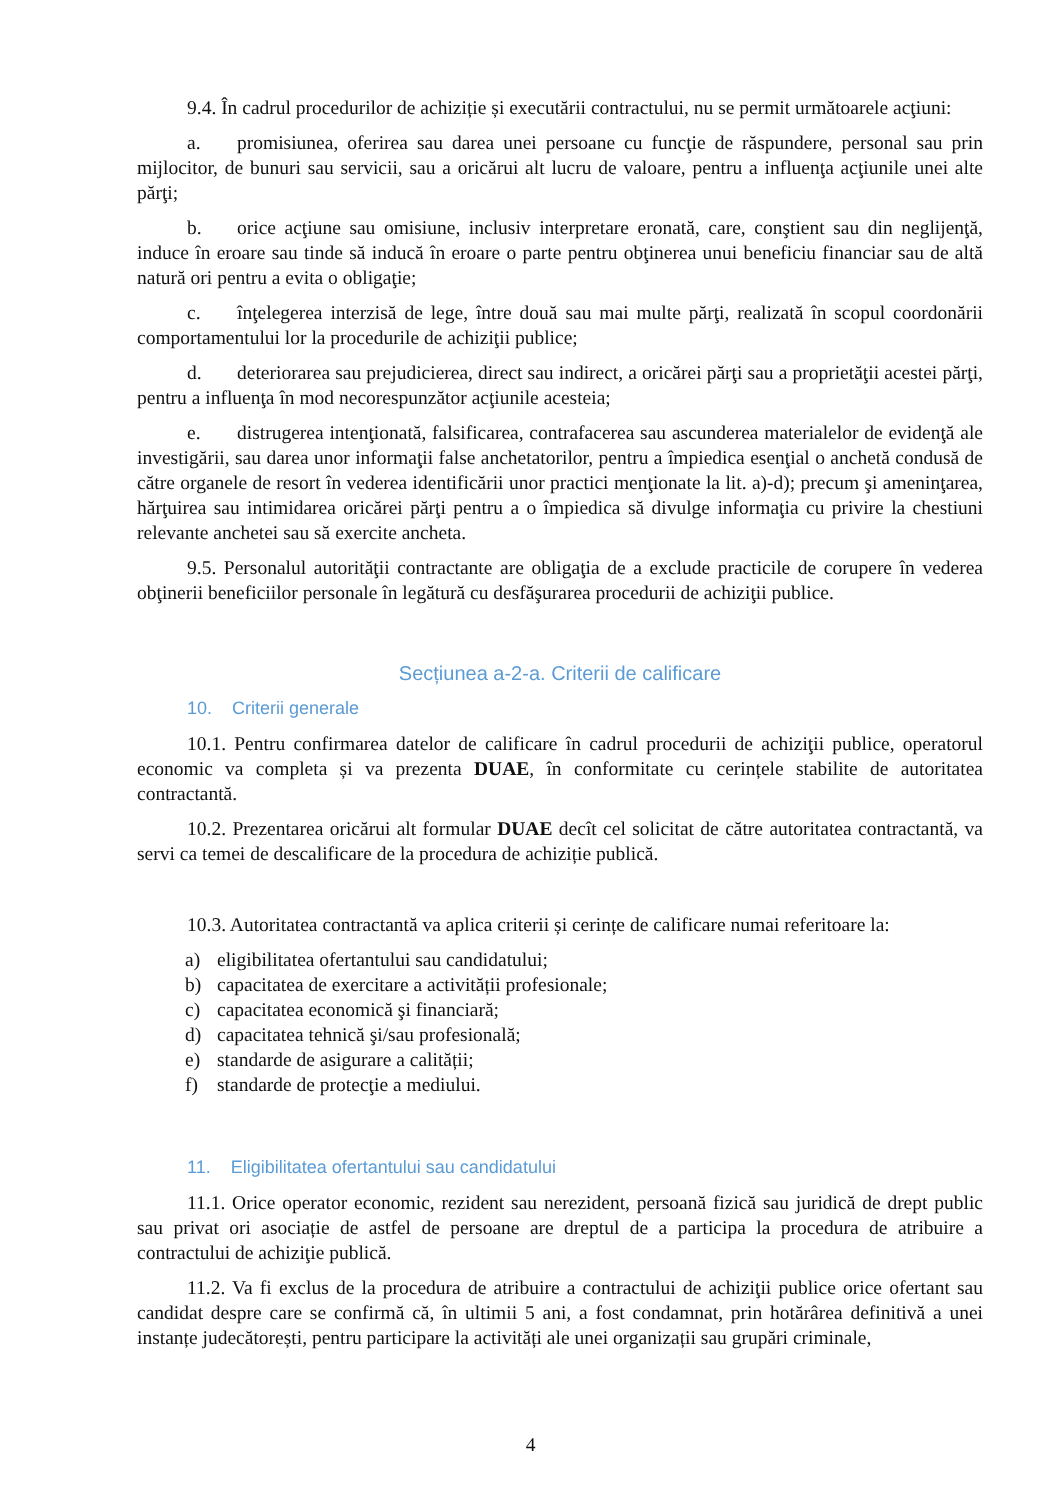9.4. În cadrul procedurilor de achiziție și executării contractului, nu se permit următoarele acţiuni:
a. promisiunea, oferirea sau darea unei persoane cu funcţie de răspundere, personal sau prin mijlocitor, de bunuri sau servicii, sau a oricărui alt lucru de valoare, pentru a influenţa acţiunile unei alte părţi;
b. orice acţiune sau omisiune, inclusiv interpretare eronată, care, conştient sau din neglijenţă, induce în eroare sau tinde să inducă în eroare o parte pentru obţinerea unui beneficiu financiar sau de altă natură ori pentru a evita o obligaţie;
c. înţelegerea interzisă de lege, între două sau mai multe părţi, realizată în scopul coordonării comportamentului lor la procedurile de achiziţii publice;
d. deteriorarea sau prejudicierea, direct sau indirect, a oricărei părţi sau a proprietăţii acestei părţi, pentru a influenţa în mod necorespunzător acţiunile acesteia;
e. distrugerea intenţionată, falsificarea, contrafacerea sau ascunderea materialelor de evidenţă ale investigării, sau darea unor informaţii false anchetatorilor, pentru a împiedica esenţial o anchetă condusă de către organele de resort în vederea identificării unor practici menţionate la lit. a)-d); precum şi ameninţarea, hărţuirea sau intimidarea oricărei părţi pentru a o împiedica să divulge informaţia cu privire la chestiuni relevante anchetei sau să exercite ancheta.
9.5. Personalul autorităţii contractante are obligaţia de a exclude practicile de corupere în vederea obţinerii beneficiilor personale în legătură cu desfăşurarea procedurii de achiziţii publice.
Secțiunea a-2-a. Criterii de calificare
10. Criterii generale
10.1. Pentru confirmarea datelor de calificare în cadrul procedurii de achiziţii publice, operatorul economic va completa și va prezenta DUAE, în conformitate cu cerințele stabilite de autoritatea contractantă.
10.2. Prezentarea oricărui alt formular DUAE decît cel solicitat de către autoritatea contractantă, va servi ca temei de descalificare de la procedura de achiziție publică.
10.3. Autoritatea contractantă va aplica criterii și cerințe de calificare numai referitoare la:
a) eligibilitatea ofertantului sau candidatului;
b) capacitatea de exercitare a activității profesionale;
c) capacitatea economică şi financiară;
d) capacitatea tehnică şi/sau profesională;
e) standarde de asigurare a calității;
f) standarde de protecţie a mediului.
11. Eligibilitatea ofertantului sau candidatului
11.1. Orice operator economic, rezident sau nerezident, persoană fizică sau juridică de drept public sau privat ori asociație de astfel de persoane are dreptul de a participa la procedura de atribuire a contractului de achiziţie publică.
11.2. Va fi exclus de la procedura de atribuire a contractului de achiziţii publice orice ofertant sau candidat despre care se confirmă că, în ultimii 5 ani, a fost condamnat, prin hotărârea definitivă a unei instanțe judecătorești, pentru participare la activități ale unei organizații sau grupări criminale,
4